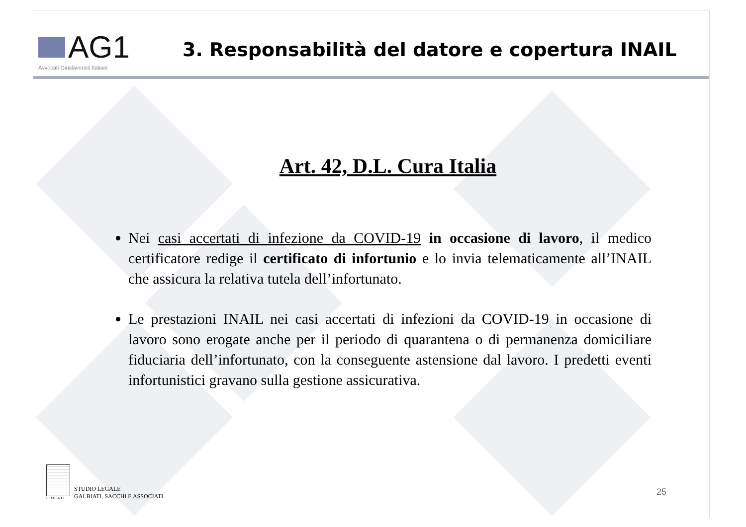AG1
Avvocati Giuslavoristi Italiani
3. Responsabilità del datore e copertura INAIL
Art. 42, D.L. Cura Italia
Nei casi accertati di infezione da COVID-19 in occasione di lavoro, il medico certificatore redige il certificato di infortunio e lo invia telematicamente all’INAIL che assicura la relativa tutela dell’infortunato.
Le prestazioni INAIL nei casi accertati di infezioni da COVID-19 in occasione di lavoro sono erogate anche per il periodo di quarantena o di permanenza domiciliare fiduciaria dell’infortunato, con la conseguente astensione dal lavoro. I predetti eventi infortunistici gravano sulla gestione assicurativa.
LEXGSA.IT
STUDIO LEGALE
GALBIATI, SACCHI E ASSOCIATI
25